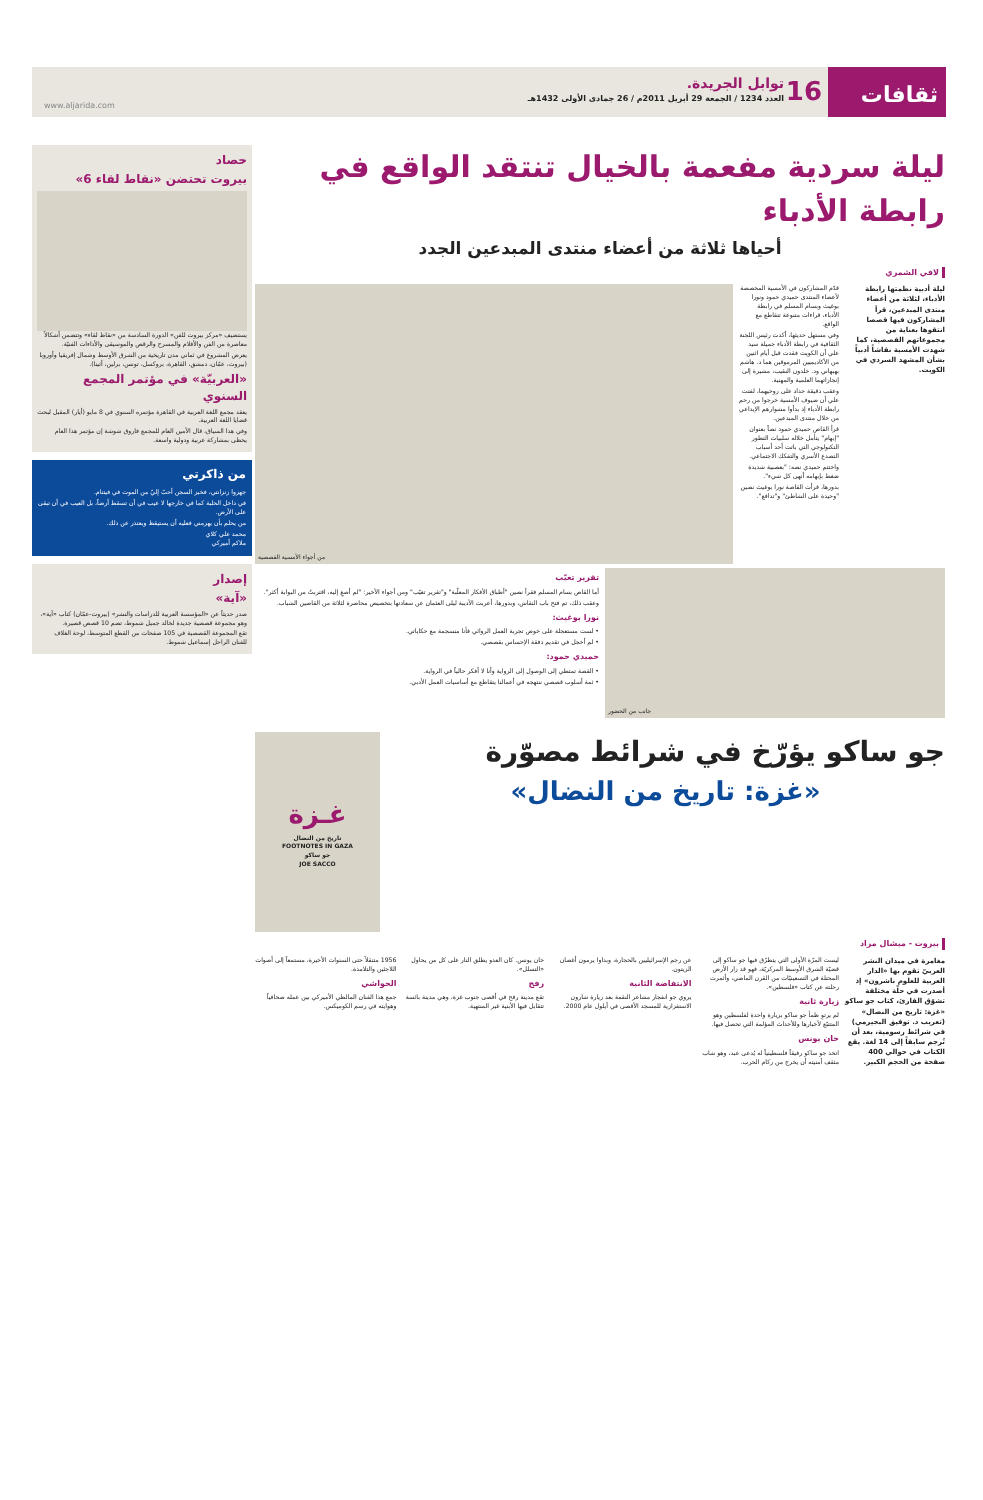ثقافات
16
توابل الجريدة.
العدد 1234 / الجمعة 29 أبريل 2011م / 26 جمادى الأولى 1432هـ
www.aljarida.com
ليلة سردية مفعمة بالخيال تنتقد الواقع في رابطة الأدباء
أحياها ثلاثة من أعضاء منتدى المبدعين الجدد
لافي الشمري
ليلة أدبية نظمتها رابطة الأدباء، لثلاثة من أعضاء منتدى المبدعين، قرأ المشاركون فيها قصصا انتقوها بعناية من مجموعاتهم القصصية، كما شهدت الأمسية نقاشاً أدبياً بشأن المشهد السردي في الكويت.
قدّم المشاركون في الأمسية المخصصة لأعضاء المنتدى حميدي حمود ونورا بوغيث وبسام المسلم في رابطة الأدباء، قراءات متنوعة تتقاطع مع الواقع.
وفي مستهل حديثها، أكدت رئيس اللجنة الثقافية في رابطة الأدباء جميلة سيد علي أن الكويت فقدت قبل أيام اثنين من الأكاديميين المرموقين هما د. هاشم بهبهاني ود. خلدون النقيب، مشيرة إلى إنجازاتهما العلمية والمهنية.
وعقب دقيقة حداد على روحيهما، لفتت علي أن ضيوف الأمسية خرجوا من رحم رابطة الأدباء إذ بدأوا مشوارهم الإبداعي من خلال منتدى المبدعين.
قرأ القاص حميدي حمود نصاً بعنوان "إبهام" يتأمل خلاله سلبيات التطور التكنولوجي التي باتت أحد أسباب التصدع الأسري والتفكك الاجتماعي.
واختتم حميدي نصه: "بعصبية شديدة ضغط بإبهامه أنهى كل شيء".
بدورها، قرأت القاصة نورا بوغيث نصين "وحيدة على الشاطئ" و"تدافع".
من أجواء الأمسية القصصية
جانب من الحضور
تقرير تغيّب
أما القاص بسام المسلم فقرأ نصين "أطباق الأفكار المعلّبة" و"تقرير تغيّب" ومن أجواء الأخير: "لم أصغِ إليه، اقتربتُ من البوابة أكثر".
وعقب ذلك، تم فتح باب النقاش، وبدورها، أعربت الأديبة ليلى العثمان عن سعادتها بتخصيص محاضرة لثلاثة من القاصين الشباب.
نورا بوغيث:
• لست مستعجلة على خوض تجربة العمل الروائي فأنا منسجمة مع حكاياتي.
• لم أخجل في تقديم دفقة الإحساس بقصصي.
حميدي حمود:
• القصة تمتطي إلى الوصول إلى الرواية وأنا لا أفكر حالياً في الرواية.
• ثمة أسلوب قصصي ننتهجه في أعمالنا يتقاطع مع أساسيات العمل الأدبي.
جو ساكو يؤرّخ في شرائط مصوّرة
«غزة: تاريخ من النضال»
غـزة
تاريخ من النضال
FOOTNOTES IN GAZA
جو ساكو
JOE SACCO
بيروت - ميشال مراد
مغامرة في ميدان النشر العربيّ تقوم بها «الدار العربية للعلوم ناشرون» إذ أصدرت في حلّة مختلفة تشوّق القارئ، كتاب جو ساكو «غزة: تاريخ من النضال» (تعريب د. توفيق البجيرمي) في شرائط رسومية، بعد أن تُرجم سابقاً إلى 14 لغة. يقع الكتاب في حوالي 400 صفحة من الحجم الكبير.
ليست المرّة الأولى التي يتطرّق فيها جو ساكو إلى قضيّة الشرق الأوسط المركزيّة، فهو قد زار الأرض المحتلة في التسعينيّات من القرن الماضي، وأثمرت رحلته عن كتاب «فلسطين».
زيارة ثانية
لم يرتوِ ظمأ جو ساكو بزيارة واحدة لفلسطين وهو المتتبّع لأخبارها وللأحداث المؤلمة التي تحصل فيها.
خان يونس
اتخذ جو ساكو رفيقاً فلسطينياً له يُدعى عبد، وهو شاب مثقف أمنيته أن يخرج من ركام الحرب.
عن رجم الإسرائيليين بالحجارة، وبداوا يرمون أغصان الزيتون.
الانتفاضة الثانية
يروي جو انفجار مشاعر النقمة بعد زيارة شارون الاستفزازية للمسجد الأقصى في أيلول عام 2000.
خان يونس. كان العدو يطلق النار على كل من يحاول «التسلل».
رفح
تقع مدينة رفح في أقصى جنوب غزة، وهي مدينة بائسة تتقابل فيها الأبنية غير المنتهية.
1956 متنقلاً حتى السنوات الأخيرة، مستمعاً إلى أصوات اللاجئين والتلامذة.
الحواشي
جمع هذا الفنان المالطي الأميركي بين عمله صحافياً وهوايته في رسم الكوميكس.
حصاد
بيروت تحتضن «نقاط لقاء 6»
يستضيف «مركز بيروت للفن» الدورة السادسة من «نقاط لقاء» وتتضمن أشكالاً معاصرة من الفن والأفلام والمسرح والرقص والموسيقى والأداءات الفنيّة.
يعرض المشروع في ثماني مدن تاريخية من الشرق الأوسط وشمال إفريقيا وأوروبا (بيروت، عمّان، دمشق، القاهرة، بروكسل، تونس، برلين، أثينا).
«العربيّة» في مؤتمر المجمع السنوي
يعقد مجمع اللغة العربية في القاهرة مؤتمره السنوي في 8 مايو (أيار) المقبل لبحث قضايا اللغة العربية.
وفي هذا السياق، قال الأمين العام للمجمع فاروق شوشة إن مؤتمر هذا العام يحظى بمشاركة عربية ودولية واسعة.
من ذاكرتي
جهزوا زنزانتي، فخبز السجن أحبّ إليّ من الموت في فيتنام.
في داخل الحلبة كما في خارجها لا عيب في أن تسقط أرضاً، بل العيب في أن تبقى على الأرض.
من يحلم بأن يهزمني فعليه أن يستيقظ ويعتذر عن ذلك.
محمد علي كلاي
ملاكم أميركي
إصدار
«آية»
صدر حديثاً عن «المؤسسة العربية للدراسات والنشر» (بيروت-عمّان) كتاب «آية»، وهو مجموعة قصصية جديدة لخالد جميل شموط، تضم 10 قصص قصيرة.
تقع المجموعة القصصية في 105 صفحات من القطع المتوسط، لوحة الغلاف للفنان الراحل إسماعيل شموط.